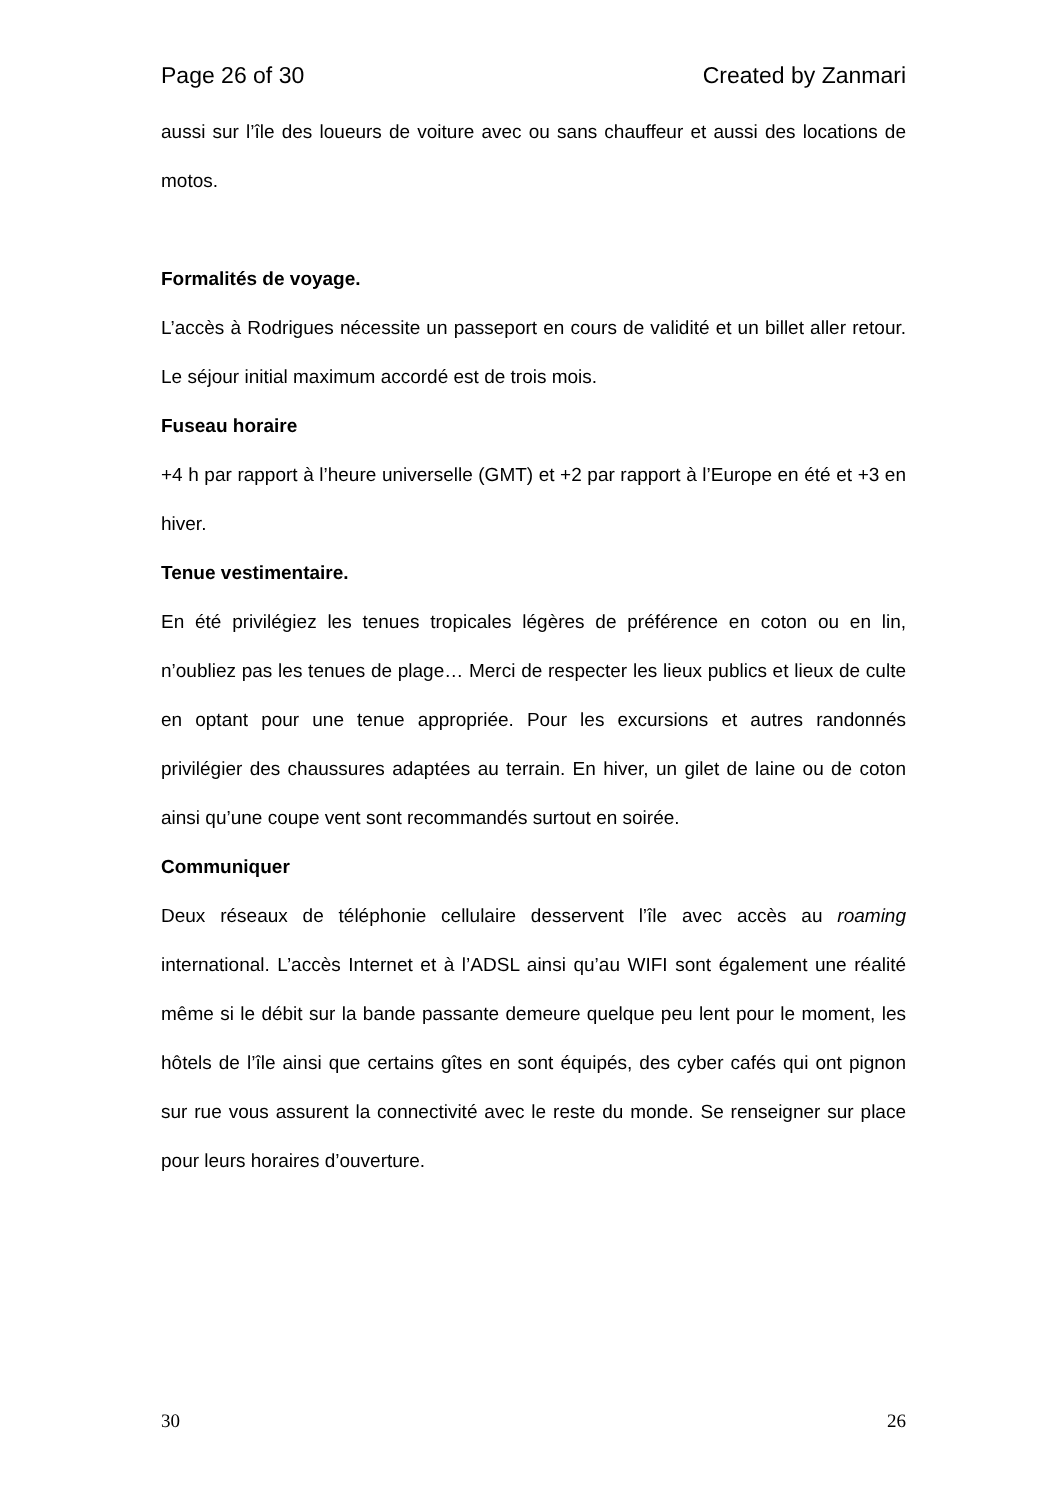Page 26 of 30 Created by Zanmari
aussi sur l’île des loueurs de voiture avec ou sans chauffeur et aussi des locations de motos.
Formalités de voyage.
L’accès à Rodrigues nécessite un passeport en cours de validité et un billet aller retour. Le séjour initial maximum accordé est de trois mois.
Fuseau horaire
+4 h par rapport à l’heure universelle (GMT) et +2 par rapport à l’Europe en été et +3 en hiver.
Tenue vestimentaire.
En été privilégiez les tenues tropicales légères de préférence en coton ou en lin, n’oubliez pas les tenues de plage… Merci de respecter les lieux publics et lieux de culte en optant pour une tenue appropriée. Pour les excursions et autres randonnés privilégier des chaussures adaptées au terrain. En hiver, un gilet de laine ou de coton ainsi qu’une coupe vent sont recommandés surtout en soirée.
Communiquer
Deux réseaux de téléphonie cellulaire desservent l’île avec accès au roaming international. L’accès Internet et à l’ADSL ainsi qu’au WIFI sont également une réalité même si le débit sur la bande passante demeure quelque peu lent pour le moment, les hôtels de l’île ainsi que certains gîtes en sont équipés, des cyber cafés qui ont pignon sur rue vous assurent la connectivité avec le reste du monde. Se renseigner sur place pour leurs horaires d’ouverture.
30 26